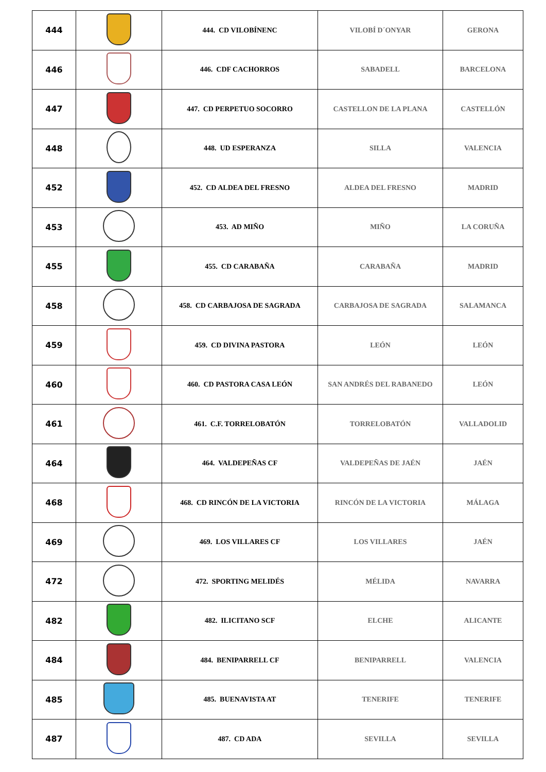| 444 | | 444. CD VILOBÍNENC | VILOBÍ D´ONYAR | GERONA |
| 446 | | 446. CDF CACHORROS | SABADELL | BARCELONA |
| 447 | | 447. CD PERPETUO SOCORRO | CASTELLON DE LA PLANA | CASTELLÓN |
| 448 | | 448. UD ESPERANZA | SILLA | VALENCIA |
| 452 | | 452. CD ALDEA DEL FRESNO | ALDEA DEL FRESNO | MADRID |
| 453 | | 453. AD MIÑO | MIÑO | LA CORUÑA |
| 455 | | 455. CD CARABAÑA | CARABAÑA | MADRID |
| 458 | | 458. CD CARBAJOSA DE SAGRADA | CARBAJOSA DE SAGRADA | SALAMANCA |
| 459 | | 459. CD DIVINA PASTORA | LEÓN | LEÓN |
| 460 | | 460. CD PASTORA CASA LEÓN | SAN ANDRÉS DEL RABANEDO | LEÓN |
| 461 | | 461. C.F. TORRELOBATÓN | TORRELOBATÓN | VALLADOLID |
| 464 | | 464. VALDEPEÑAS CF | VALDEPEÑAS DE JAÉN | JAÉN |
| 468 | | 468. CD RINCÓN DE LA VICTORIA | RINCÓN DE LA VICTORIA | MÁLAGA |
| 469 | | 469. LOS VILLARES CF | LOS VILLARES | JAÉN |
| 472 | | 472. SPORTING MELIDÉS | MÉLIDA | NAVARRA |
| 482 | | 482. ILICITANO SCF | ELCHE | ALICANTE |
| 484 | | 484. BENIPARRELL CF | BENIPARRELL | VALENCIA |
| 485 | | 485. BUENAVISTA AT | TENERIFE | TENERIFE |
| 487 | | 487. CD ADA | SEVILLA | SEVILLA |